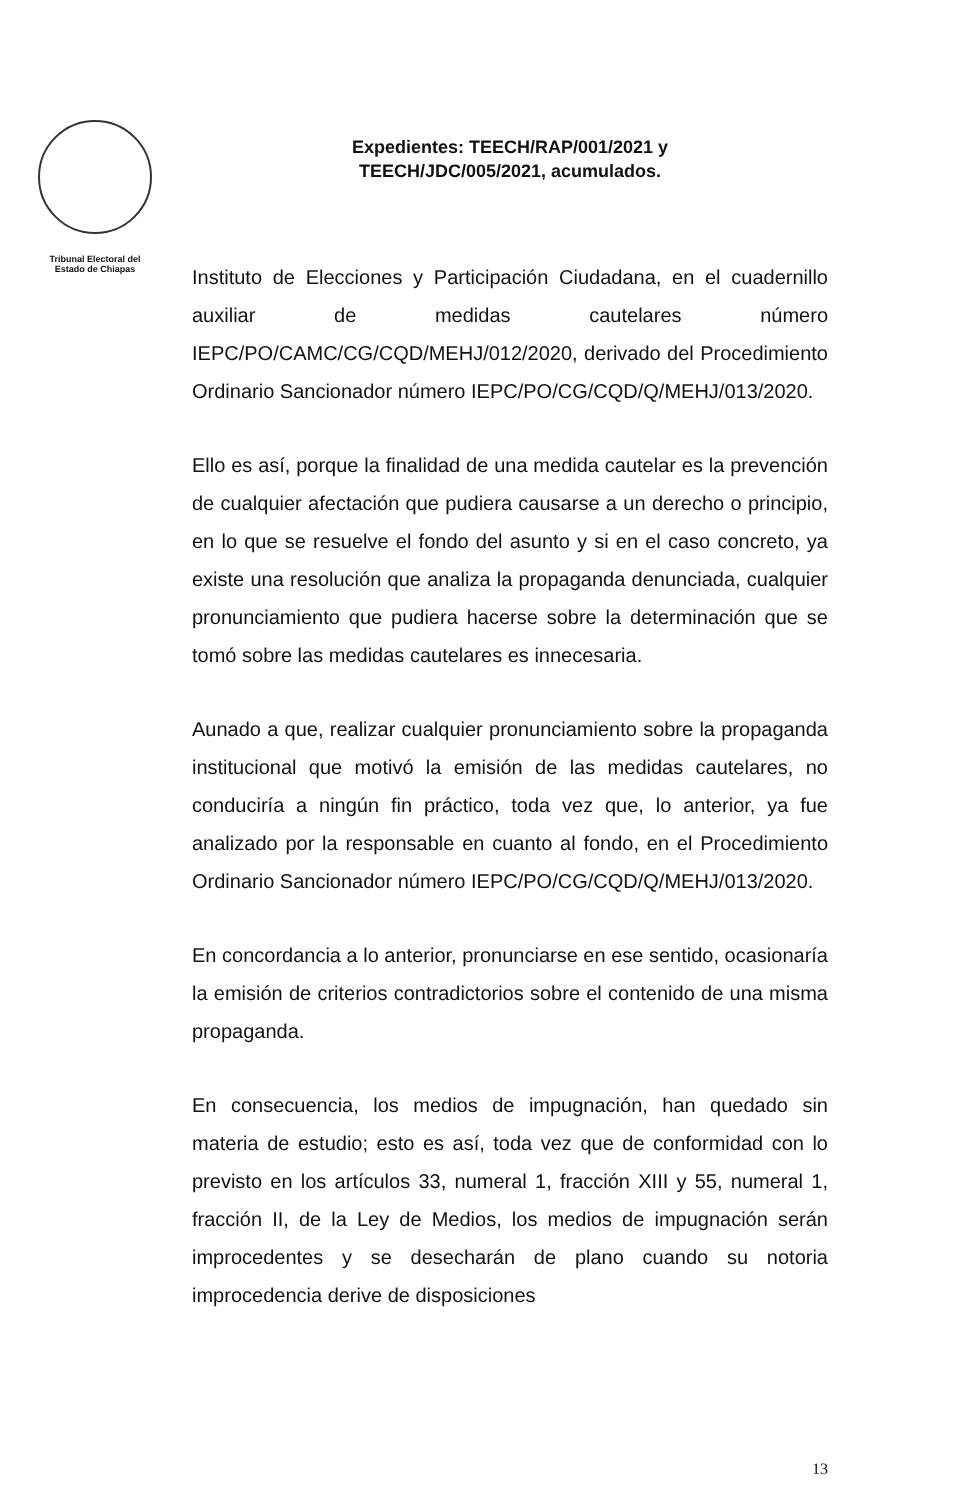Tribunal Electoral del
Estado de Chiapas
Expedientes: TEECH/RAP/001/2021 y
TEECH/JDC/005/2021, acumulados.
Instituto de Elecciones y Participación Ciudadana, en el cuadernillo auxiliar de medidas cautelares número IEPC/PO/CAMC/CG/CQD/MEHJ/012/2020, derivado del Procedimiento Ordinario Sancionador número IEPC/PO/CG/CQD/Q/MEHJ/013/2020.
Ello es así, porque la finalidad de una medida cautelar es la prevención de cualquier afectación que pudiera causarse a un derecho o principio, en lo que se resuelve el fondo del asunto y si en el caso concreto, ya existe una resolución que analiza la propaganda denunciada, cualquier pronunciamiento que pudiera hacerse sobre la determinación que se tomó sobre las medidas cautelares es innecesaria.
Aunado a que, realizar cualquier pronunciamiento sobre la propaganda institucional que motivó la emisión de las medidas cautelares, no conduciría a ningún fin práctico, toda vez que, lo anterior, ya fue analizado por la responsable en cuanto al fondo, en el Procedimiento Ordinario Sancionador número IEPC/PO/CG/CQD/Q/MEHJ/013/2020.
En concordancia a lo anterior, pronunciarse en ese sentido, ocasionaría la emisión de criterios contradictorios sobre el contenido de una misma propaganda.
En consecuencia, los medios de impugnación, han quedado sin materia de estudio; esto es así, toda vez que de conformidad con lo previsto en los artículos 33, numeral 1, fracción XIII y 55, numeral 1, fracción II, de la Ley de Medios, los medios de impugnación serán improcedentes y se desecharán de plano cuando su notoria improcedencia derive de disposiciones
13